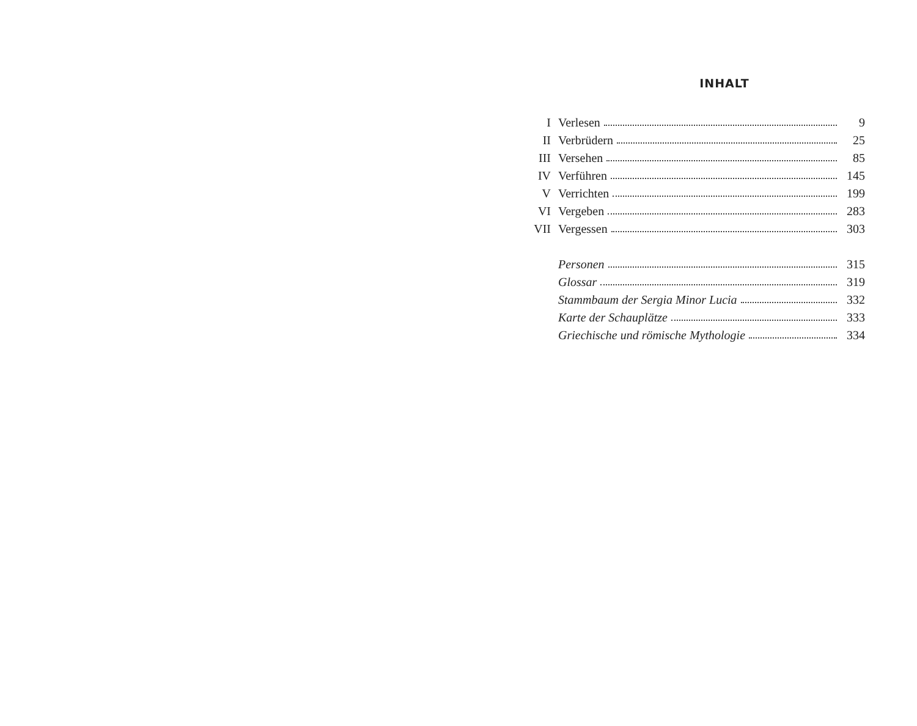INHALT
| I | Verlesen | 9 |
| II | Verbrüdern | 25 |
| III | Versehen | 85 |
| IV | Verführen | 145 |
| V | Verrichten | 199 |
| VI | Vergeben | 283 |
| VII | Vergessen | 303 |
| | Personen | 315 |
| | Glossar | 319 |
| | Stammbaum der Sergia Minor Lucia | 332 |
| | Karte der Schauplätze | 333 |
| | Griechische und römische Mythologie | 334 |